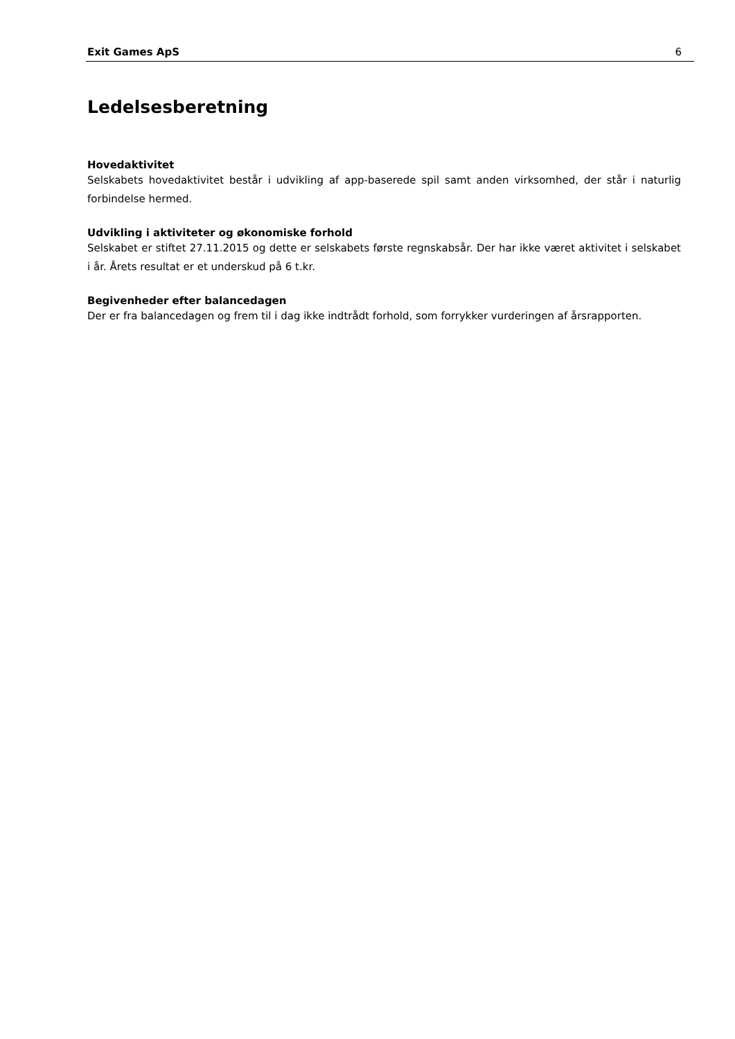Exit Games ApS 6
Ledelsesberetning
Hovedaktivitet
Selskabets hovedaktivitet består i udvikling af app-baserede spil samt anden virksomhed, der står i naturlig forbindelse hermed.
Udvikling i aktiviteter og økonomiske forhold
Selskabet er stiftet 27.11.2015 og dette er selskabets første regnskabsår. Der har ikke været aktivitet i selskabet i år. Årets resultat er et underskud på 6 t.kr.
Begivenheder efter balancedagen
Der er fra balancedagen og frem til i dag ikke indtrådt forhold, som forrykker vurderingen af årsrapporten.